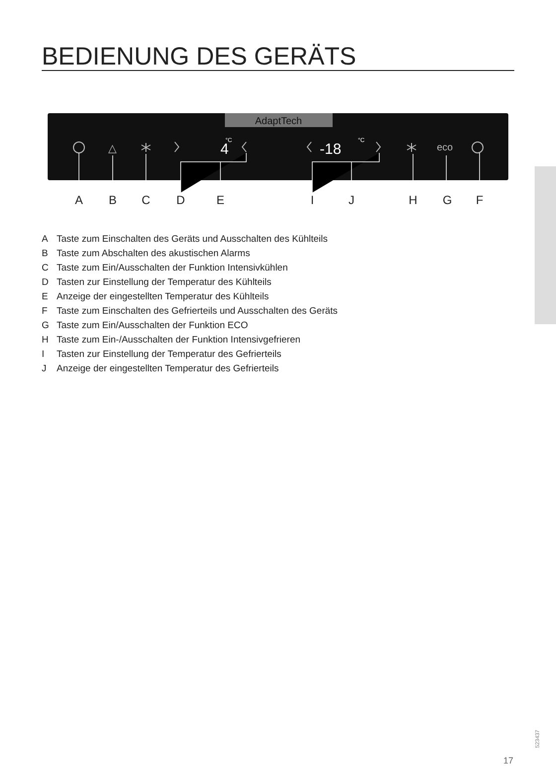BEDIENUNG DES GERÄTS
AdaptTech
△
eco
4
°C
-18
°C
A
B
C
D
E
I
J
H
G
F
A Taste zum Einschalten des Geräts und Ausschalten des Kühlteils
B Taste zum Abschalten des akustischen Alarms
C Taste zum Ein/Ausschalten der Funktion Intensivkühlen
D Tasten zur Einstellung der Temperatur des Kühlteils
E Anzeige der eingestellten Temperatur des Kühlteils
F Taste zum Einschalten des Gefrierteils und Ausschalten des Geräts
G Taste zum Ein/Ausschalten der Funktion ECO
H Taste zum Ein-/Ausschalten der Funktion Intensivgefrieren
I Tasten zur Einstellung der Temperatur des Gefrierteils
J Anzeige der eingestellten Temperatur des Gefrierteils
523437
17